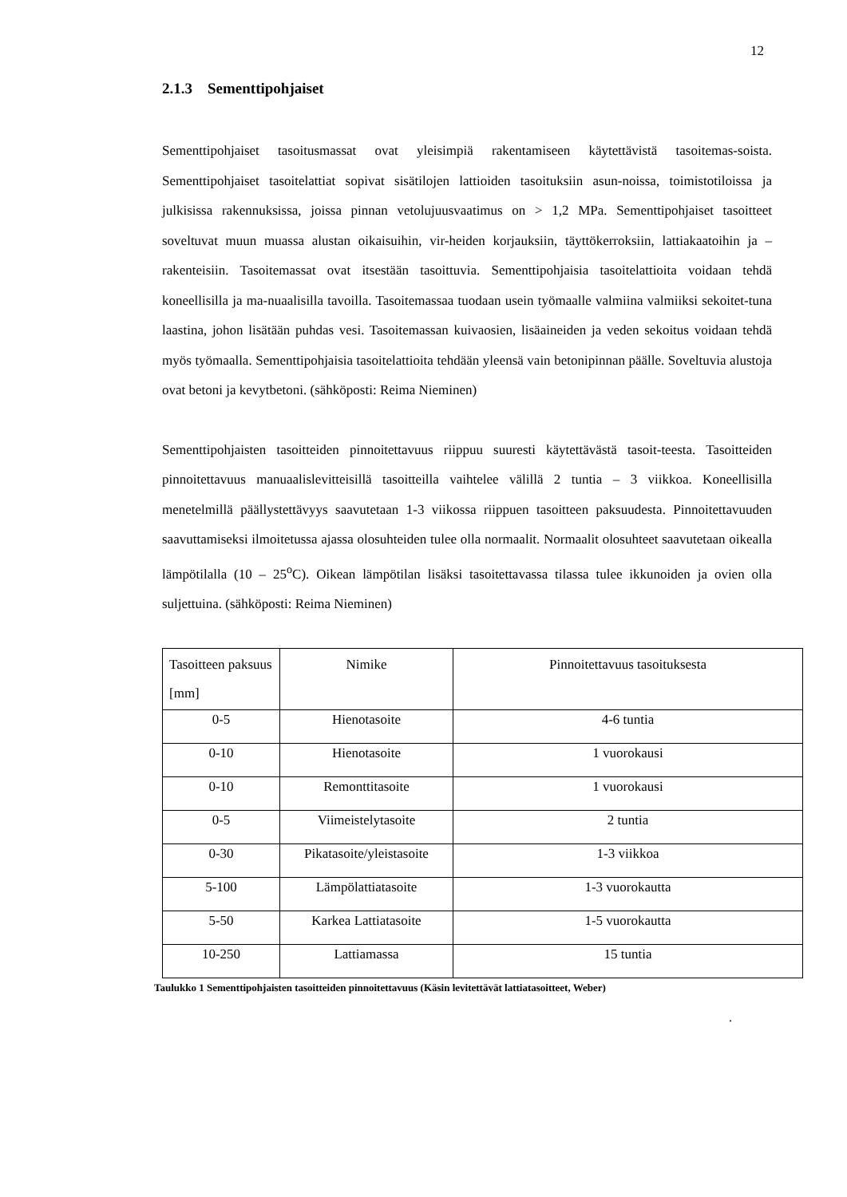12
2.1.3 Sementtipohjaiset
Sementtipohjaiset tasoitusmassat ovat yleisimpiä rakentamiseen käytettävistä tasoitemas-soista. Sementtipohjaiset tasoitelattiat sopivat sisätilojen lattioiden tasoituksiin asun-noissa, toimistotiloissa ja julkisissa rakennuksissa, joissa pinnan vetolujuusvaatimus on > 1,2 MPa. Sementtipohjaiset tasoitteet soveltuvat muun muassa alustan oikaisuihin, vir-heiden korjauksiin, täyttökerroksiin, lattiakaatoihin ja – rakenteisiin. Tasoitemassat ovat itsestään tasoittuvia. Sementtipohjaisia tasoitelattioita voidaan tehdä koneellisilla ja ma-nuaalisilla tavoilla. Tasoitemassaa tuodaan usein työmaalle valmiina valmiiksi sekoitet-tuna laastina, johon lisätään puhdas vesi. Tasoitemassan kuivaosien, lisäaineiden ja veden sekoitus voidaan tehdä myös työmaalla. Sementtipohjaisia tasoitelattioita tehdään yleensä vain betonipinnan päälle. Soveltuvia alustoja ovat betoni ja kevytbetoni. (sähköposti: Reima Nieminen)
Sementtipohjaisten tasoitteiden pinnoitettavuus riippuu suuresti käytettävästä tasoit-teesta. Tasoitteiden pinnoitettavuus manuaalislevitteisillä tasoitteilla vaihtelee välillä 2 tuntia – 3 viikkoa. Koneellisilla menetelmillä päällystettävyys saavutetaan 1-3 viikossa riippuen tasoitteen paksuudesta. Pinnoitettavuuden saavuttamiseksi ilmoitetussa ajassa olosuhteiden tulee olla normaalit. Normaalit olosuhteet saavutetaan oikealla lämpötilalla (10 – 25<sup>o</sup>C). Oikean lämpötilan lisäksi tasoitettavassa tilassa tulee ikkunoiden ja ovien olla suljettuina. (sähköposti: Reima Nieminen)
| Tasoitteen paksuus [mm] | Nimike | Pinnoitettavuus tasoituksesta |
| --- | --- | --- |
| 0-5 | Hienotasoite | 4-6 tuntia |
| 0-10 | Hienotasoite | 1 vuorokausi |
| 0-10 | Remonttitasoite | 1 vuorokausi |
| 0-5 | Viimeistelytasoite | 2 tuntia |
| 0-30 | Pikatasoite/yleistasoite | 1-3 viikkoa |
| 5-100 | Lämpölattiatasoite | 1-3 vuorokautta |
| 5-50 | Karkea Lattiatasoite | 1-5 vuorokautta |
| 10-250 | Lattiamassa | 15 tuntia |
Taulukko 1 Sementtipohjaisten tasoitteiden pinnoitettavuus (Käsin levitettävät lattiatasoitteet, Weber)
.